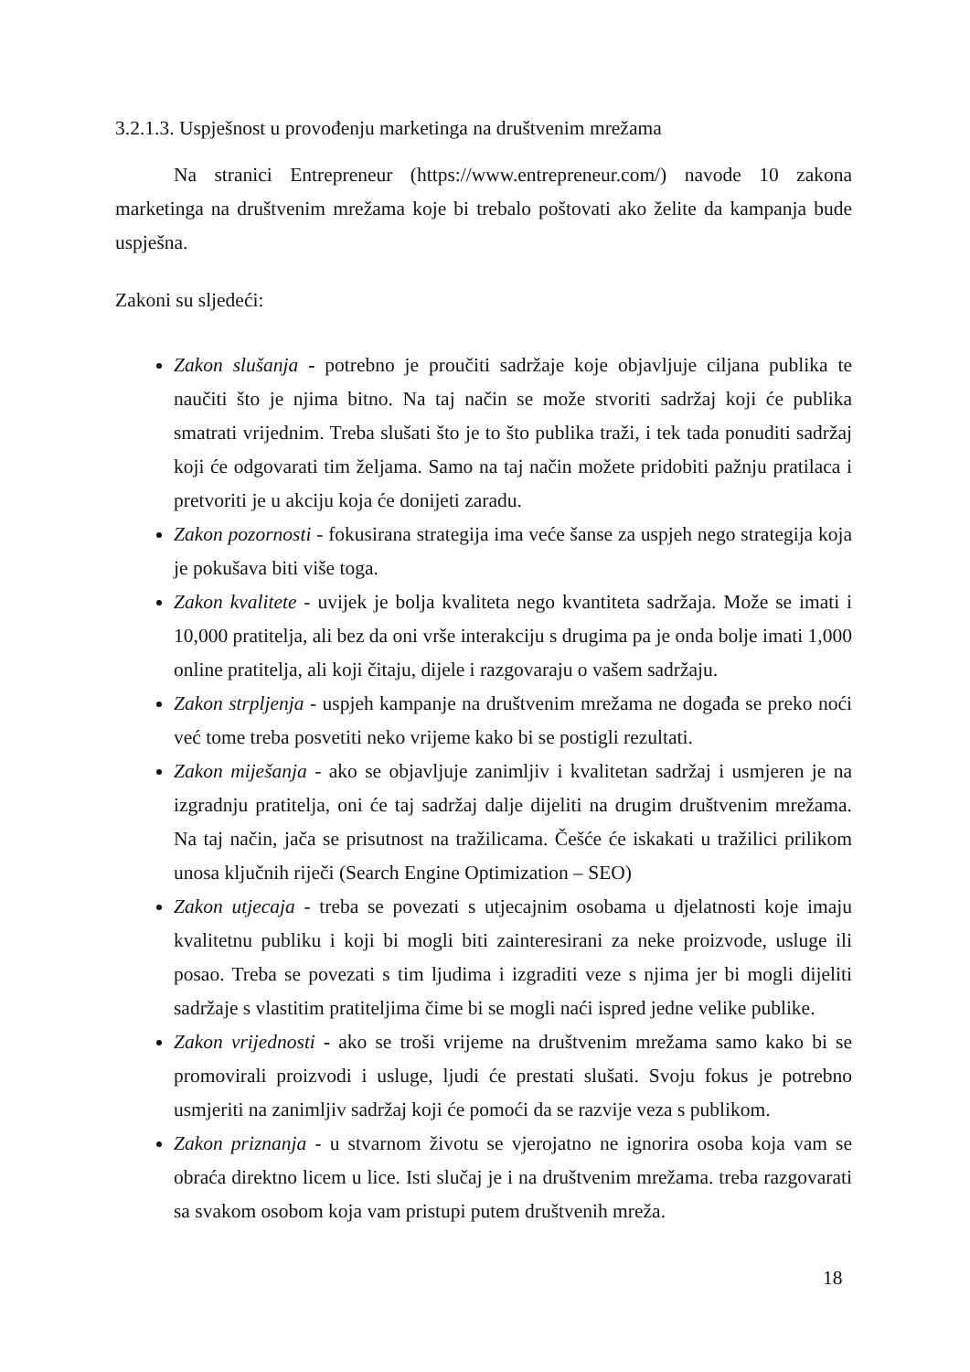3.2.1.3. Uspješnost u provođenju marketinga na društvenim mrežama
Na stranici Entrepreneur (https://www.entrepreneur.com/) navode 10 zakona marketinga na društvenim mrežama koje bi trebalo poštovati ako želite da kampanja bude uspješna.
Zakoni su sljedeći:
Zakon slušanja - potrebno je proučiti sadržaje koje objavljuje ciljana publika te naučiti što je njima bitno. Na taj način se može stvoriti sadržaj koji će publika smatrati vrijednim. Treba slušati što je to što publika traži, i tek tada ponuditi sadržaj koji će odgovarati tim željama. Samo na taj način možete pridobiti pažnju pratilaca i pretvoriti je u akciju koja će donijeti zaradu.
Zakon pozornosti - fokusirana strategija ima veće šanse za uspjeh nego strategija koja je pokušava biti više toga.
Zakon kvalitete - uvijek je bolja kvaliteta nego kvantiteta sadržaja. Može se imati i 10,000 pratitelja, ali bez da oni vrše interakciju s drugima pa je onda bolje imati 1,000 online pratitelja, ali koji čitaju, dijele i razgovaraju o vašem sadržaju.
Zakon strpljenja - uspjeh kampanje na društvenim mrežama ne događa se preko noći već tome treba posvetiti neko vrijeme kako bi se postigli rezultati.
Zakon miješanja - ako se objavljuje zanimljiv i kvalitetan sadržaj i usmjeren je na izgradnju pratitelja, oni će taj sadržaj dalje dijeliti na drugim društvenim mrežama. Na taj način, jača se prisutnost na tražilicama. Češće će iskakati u tražilici prilikom unosa ključnih riječi (Search Engine Optimization – SEO)
Zakon utjecaja - treba se povezati s utjecajnim osobama u djelatnosti koje imaju kvalitetnu publiku i koji bi mogli biti zainteresirani za neke proizvode, usluge ili posao. Treba se povezati s tim ljudima i izgraditi veze s njima jer bi mogli dijeliti sadržaje s vlastitim pratiteljima čime bi se mogli naći ispred jedne velike publike.
Zakon vrijednosti - ako se troši vrijeme na društvenim mrežama samo kako bi se promovirali proizvodi i usluge, ljudi će prestati slušati. Svoju fokus je potrebno usmjeriti na zanimljiv sadržaj koji će pomoći da se razvije veza s publikom.
Zakon priznanja - u stvarnom životu se vjerojatno ne ignorira osoba koja vam se obraća direktno licem u lice. Isti slučaj je i na društvenim mrežama. treba razgovarati sa svakom osobom koja vam pristupi putem društvenih mreža.
18